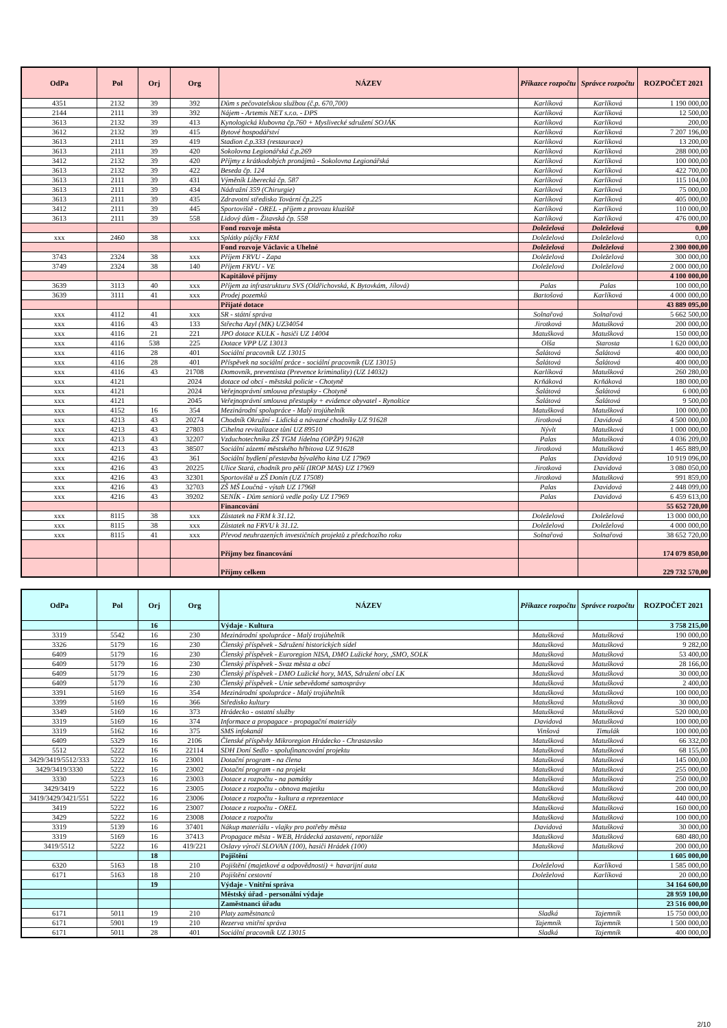| OdPa | Pol | Orj | Org | NÁZEV | Příkazce rozpočtu | Správce rozpočtu | ROZPOČET 2021 |
| --- | --- | --- | --- | --- | --- | --- | --- |
| 4351 | 2132 | 39 | 392 | Dům s pečovatelskou službou (č.p. 670,700) | Karlíková | Karlíková | 1 190 000,00 |
| 2144 | 2111 | 39 | 392 | Nájem - Artemis NET s.r.o. - DPS | Karlíková | Karlíková | 12 500,00 |
| 3613 | 2132 | 39 | 413 | Kynologická klubovna čp.760 + Myslivecké sdružení SOJÁK | Karlíková | Karlíková | 200,00 |
| 3612 | 2132 | 39 | 415 | Bytové hospodářství | Karlíková | Karlíková | 7 207 196,00 |
| 3613 | 2111 | 39 | 419 | Stadion č.p.333 (restaurace) | Karlíková | Karlíková | 13 200,00 |
| 3613 | 2111 | 39 | 420 | Sokolovna Legionářská č.p.269 | Karlíková | Karlíková | 288 000,00 |
| 3412 | 2132 | 39 | 420 | Příjmy z krátkodobých pronájmů - Sokolovna Legionářská | Karlíková | Karlíková | 100 000,00 |
| 3613 | 2132 | 39 | 422 | Beseda čp. 124 | Karlíková | Karlíková | 422 700,00 |
| 3613 | 2111 | 39 | 431 | Výměník Liberecká čp. 587 | Karlíková | Karlíková | 115 104,00 |
| 3613 | 2111 | 39 | 434 | Nádražní 359 (Chirurgie) | Karlíková | Karlíková | 75 000,00 |
| 3613 | 2111 | 39 | 435 | Zdravotní středisko Tovární čp.225 | Karlíková | Karlíková | 405 000,00 |
| 3412 | 2111 | 39 | 445 | Sportoviště - OREL - příjem z provozu kluziště | Karlíková | Karlíková | 110 000,00 |
| 3613 | 2111 | 39 | 558 | Lidový dům - Žitavská čp. 558 | Karlíková | Karlíková | 476 000,00 |
| | | | | Fond rozvoje města | Doleželová | Doleželová | 0,00 |
| xxx | 2460 | 38 | xxx | Splátky půjčky FRM | Doleželová | Doleželová | 0,00 |
| | | | | Fond rozvoje Václavic a Uhelné | Doleželová | Doleželová | 2 300 000,00 |
| 3743 | 2324 | 38 | xxx | Příjem FRVU - Zapa | Doleželová | Doleželová | 300 000,00 |
| 3749 | 2324 | 38 | 140 | Příjem FRVU - VE | Doleželová | Doleželová | 2 000 000,00 |
| | | | | Kapitálové příjmy | | | 4 100 000,00 |
| 3639 | 3113 | 40 | xxx | Příjem za infrastrukturu SVS (Oldřichovská, K Bytovkám, Jílová) | Palas | Palas | 100 000,00 |
| 3639 | 3111 | 41 | xxx | Prodej pozemků | Bartošová | Karlíková | 4 000 000,00 |
| | | | | Přijaté dotace | | | 43 889 095,00 |
| xxx | 4112 | 41 | xxx | SR - státní správa | Solnařová | Solnařová | 5 662 500,00 |
| xxx | 4116 | 43 | 133 | Střecha Azyl (MK) UZ34054 | Jirotková | Matušková | 200 000,00 |
| xxx | 4116 | 21 | 221 | JPO dotace KULK - hasiči UZ 14004 | Matušková | Matušková | 150 000,00 |
| xxx | 4116 | 538 | 225 | Dotace VPP UZ 13013 | Olša | Starosta | 1 620 000,00 |
| xxx | 4116 | 28 | 401 | Sociální pracovník UZ 13015 | Šalátová | Šalátová | 400 000,00 |
| xxx | 4116 | 28 | 401 | Příspěvek na sociální práce - sociální pracovník (UZ 13015) | Šalátová | Šalátová | 400 000,00 |
| xxx | 4116 | 43 | 21708 | Domovník, preventista (Prevence kriminality) (UZ 14032) | Karlíková | Matušková | 260 280,00 |
| xxx | 4121 | | 2024 | dotace od obcí - městská policie - Chotyně | Krňáková | Krňáková | 180 000,00 |
| xxx | 4121 | | 2024 | Veřejnoprávní smlouva přestupky - Chotyně | Šalátová | Šalátová | 6 000,00 |
| xxx | 4121 | | 2045 | Veřejnoprávní smlouva přestupky + evidence obyvatel - Rynoltice | Šalátová | Šalátová | 9 500,00 |
| xxx | 4152 | 16 | 354 | Mezinárodní spolupráce - Malý trojúhelník | Matušková | Matušková | 100 000,00 |
| xxx | 4213 | 43 | 20274 | Chodník Okružní - Lidická a návazné chodníky UZ 91628 | Jirotková | Davidová | 4 500 000,00 |
| xxx | 4213 | 43 | 27803 | Cihelna revitalizace tůní UZ 89510 | Nývlt | Matušková | 1 000 000,00 |
| xxx | 4213 | 43 | 32207 | Vzduchotechnika ZŠ TGM Jídelna (OPŽP) 91628 | Palas | Matušková | 4 036 209,00 |
| xxx | 4213 | 43 | 38507 | Sociální zázemí městského hřbitova UZ 91628 | Jirotková | Matušková | 1 465 889,00 |
| xxx | 4216 | 43 | 361 | Sociální bydlení přestavba bývalého kina UZ 17969 | Palas | Davidová | 10 919 096,00 |
| xxx | 4216 | 43 | 20225 | Ulice Stará, chodník pro pěší (IROP MAS) UZ 17969 | Jirotková | Davidová | 3 080 050,00 |
| xxx | 4216 | 43 | 32301 | Sportoviště u ZŠ Donín (UZ 17508) | Jirotková | Matušková | 991 859,00 |
| xxx | 4216 | 43 | 32703 | ZŠ MŠ Loučná - výtah UZ 17968 | Palas | Davidová | 2 448 099,00 |
| xxx | 4216 | 43 | 39202 | SENÍK - Dům seniorů vedle pošty UZ 17969 | Palas | Davidová | 6 459 613,00 |
| | | | | Financování | | | 55 652 720,00 |
| xxx | 8115 | 38 | xxx | Zůstatek na FRM k 31.12. | Doleželová | Doleželová | 13 000 000,00 |
| xxx | 8115 | 38 | xxx | Zůstatek na FRVU k 31.12. | Doleželová | Doleželová | 4 000 000,00 |
| xxx | 8115 | 41 | xxx | Převod neuhrazených investičních projektů z předchozího roku | Solnařová | Solnařová | 38 652 720,00 |
| | | | | Příjmy bez financování | | | 174 079 850,00 |
| | | | | Příjmy celkem | | | 229 732 570,00 |
| OdPa | Pol | Orj | Org | NÁZEV | Příkazce rozpočtu | Správce rozpočtu | ROZPOČET 2021 |
| --- | --- | --- | --- | --- | --- | --- | --- |
| | | 16 | | Výdaje - Kultura | | | 3 758 215,00 |
| 3319 | 5542 | 16 | 230 | Mezinárodní spolupráce - Malý trojúhelník | Matušková | Matušková | 190 000,00 |
| 3326 | 5179 | 16 | 230 | Členský příspěvek - Sdružení historických sídel | Matušková | Matušková | 9 282,00 |
| 6409 | 5179 | 16 | 230 | Členský příspěvek - Euroregion NISA, DMO Lužické hory, ,SMO, SOLK | Matušková | Matušková | 53 400,00 |
| 6409 | 5179 | 16 | 230 | Členský příspěvek - Svaz města a obcí | Matušková | Matušková | 28 166,00 |
| 6409 | 5179 | 16 | 230 | Členský příspěvek - DMO Lužické hory, MAS, Sdružení obcí LK | Matušková | Matušková | 30 000,00 |
| 6409 | 5179 | 16 | 230 | Členský příspěvek - Unie sebevědomé samosprávy | Matušková | Matušková | 2 400,00 |
| 3391 | 5169 | 16 | 354 | Mezinárodní spolupráce - Malý trojúhelník | Matušková | Matušková | 100 000,00 |
| 3399 | 5169 | 16 | 366 | Středisko kultury | Matušková | Matušková | 30 000,00 |
| 3349 | 5169 | 16 | 373 | Hrádecko - ostatní služby | Matušková | Matušková | 520 000,00 |
| 3319 | 5169 | 16 | 374 | Informace a propagace - propagační materiály | Davidová | Matušková | 100 000,00 |
| 3319 | 5162 | 16 | 375 | SMS infokanál | Vinšová | Timulák | 100 000,00 |
| 6409 | 5329 | 16 | 2106 | Členské příspěvky Mikroregion Hrádecko - Chrastavsko | Matušková | Matušková | 66 332,00 |
| 5512 | 5222 | 16 | 22114 | SDH Doní Sedlo - spolufinancování projektu | Matušková | Matušková | 68 155,00 |
| 3429/3419/5512/333 | 5222 | 16 | 23001 | Dotační program - na člena | Matušková | Matušková | 145 000,00 |
| 3429/3419/3330 | 5222 | 16 | 23002 | Dotační program - na projekt | Matušková | Matušková | 255 000,00 |
| 3330 | 5223 | 16 | 23003 | Dotace z rozpočtu - na památky | Matušková | Matušková | 250 000,00 |
| 3429/3419 | 5222 | 16 | 23005 | Dotace z rozpočtu - obnova majetku | Matušková | Matušková | 200 000,00 |
| 3419/3429/3421/551 | 5222 | 16 | 23006 | Dotace z rozpočtu - kultura a reprezentace | Matušková | Matušková | 440 000,00 |
| 3419 | 5222 | 16 | 23007 | Dotace z rozpočtu - OREL | Matušková | Matušková | 160 000,00 |
| 3429 | 5222 | 16 | 23008 | Dotace z rozpočtu | Matušková | Matušková | 100 000,00 |
| 3319 | 5139 | 16 | 37401 | Nákup materiálu - vlajky pro potřeby města | Davidová | Matušková | 30 000,00 |
| 3319 | 5169 | 16 | 37413 | Propagace města - WEB, Hrádecká zastavení, reportáže | Matušková | Matušková | 680 480,00 |
| 3419/5512 | 5222 | 16 | 419/221 | Oslavy výročí SLOVAN (100), hasiči Hrádek (100) | Matušková | Matušková | 200 000,00 |
| | | 18 | | Pojištění | | | 1 605 000,00 |
| 6320 | 5163 | 18 | 210 | Pojištění (majetkové a odpovědnosti) + havarijní auta | Doleželová | Karlíková | 1 585 000,00 |
| 6171 | 5163 | 18 | 210 | Pojištění cestovní | Doleželová | Karlíková | 20 000,00 |
| | | 19 | | Výdaje - Vnitřní správa | | | 34 164 600,00 |
| | | | | Městský úřad - personální výdaje | | | 28 959 100,00 |
| | | | | Zaměstnanci úřadu | | | 23 516 000,00 |
| 6171 | 5011 | 19 | 210 | Platy zaměstnanců | Sladká | Tajemník | 15 750 000,00 |
| 6171 | 5901 | 19 | 210 | Rezerva vnitřní správa | Tajemník | Tajemník | 1 500 000,00 |
| 6171 | 5011 | 28 | 401 | Sociální pracovník UZ 13015 | Sladká | Tajemník | 400 000,00 |
2/10